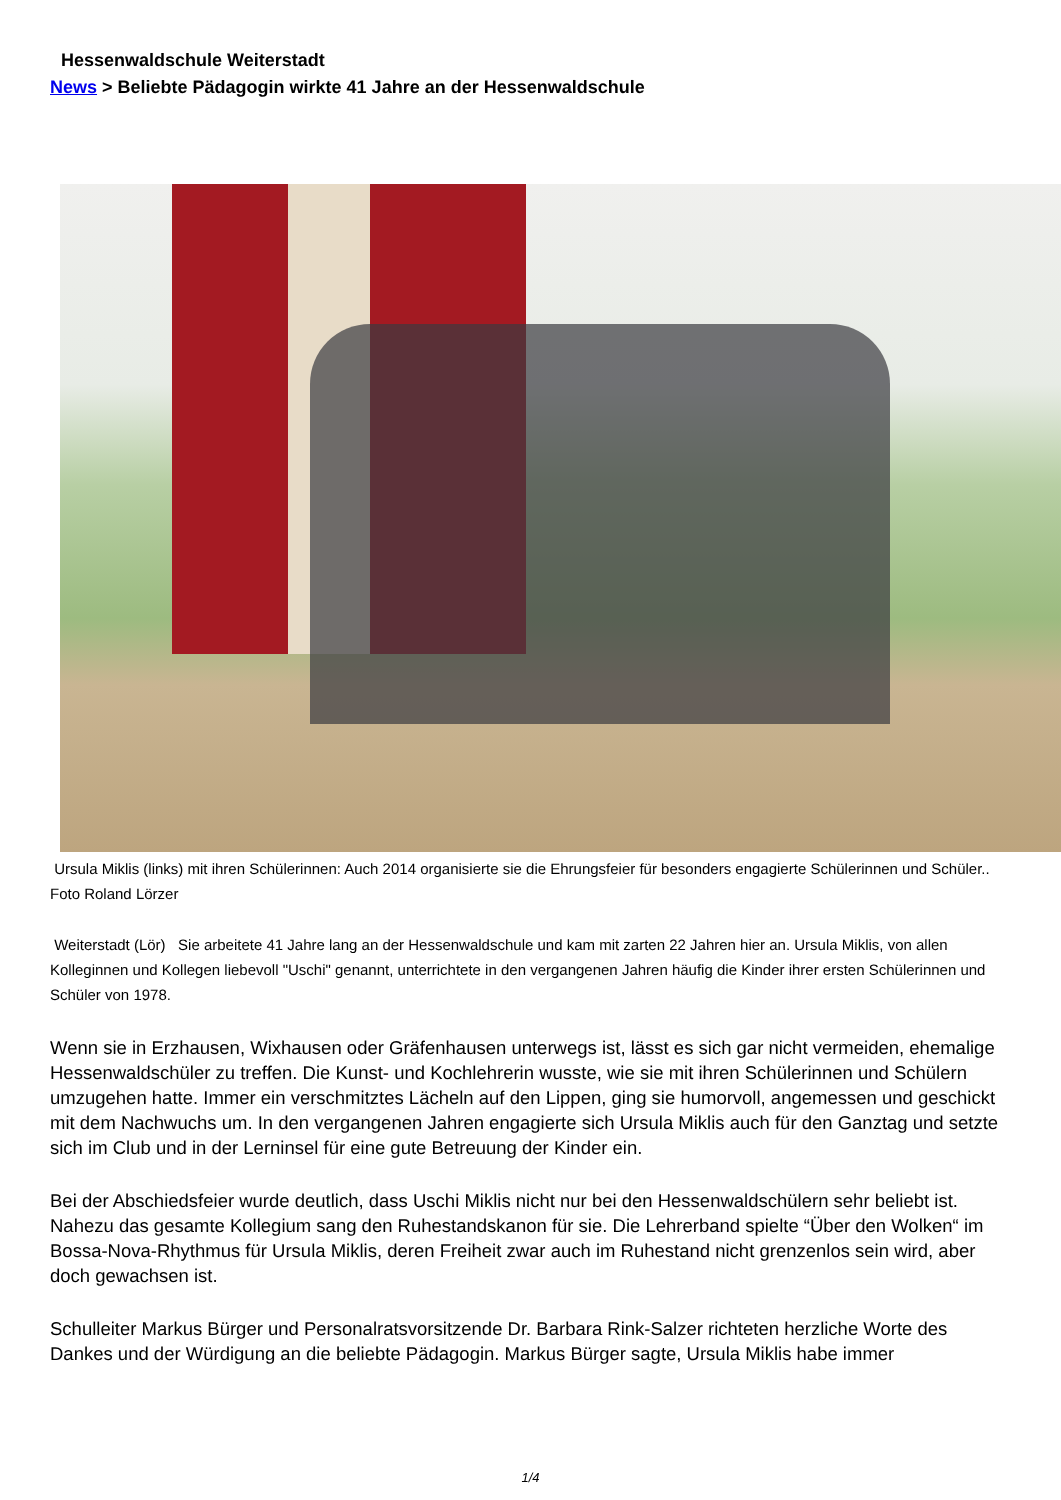Hessenwaldschule Weiterstadt
News > Beliebte Pädagogin wirkte 41 Jahre an der Hessenwaldschule
Ursula Miklis (links) mit ihren Schülerinnen: Auch 2014 organisierte sie die Ehrungsfeier für besonders engagierte Schülerinnen und Schüler.. Foto Roland Lörzer
Weiterstadt (Lör) Sie arbeitete 41 Jahre lang an der Hessenwaldschule und kam mit zarten 22 Jahren hier an. Ursula Miklis, von allen Kolleginnen und Kollegen liebevoll "Uschi" genannt, unterrichtete in den vergangenen Jahren häufig die Kinder ihrer ersten Schülerinnen und Schüler von 1978.
Wenn sie in Erzhausen, Wixhausen oder Gräfenhausen unterwegs ist, lässt es sich gar nicht vermeiden, ehemalige Hessenwaldschüler zu treffen. Die Kunst- und Kochlehrerin wusste, wie sie mit ihren Schülerinnen und Schülern umzugehen hatte. Immer ein verschmitztes Lächeln auf den Lippen, ging sie humorvoll, angemessen und geschickt mit dem Nachwuchs um. In den vergangenen Jahren engagierte sich Ursula Miklis auch für den Ganztag und setzte sich im Club und in der Lerninsel für eine gute Betreuung der Kinder ein.
Bei der Abschiedsfeier wurde deutlich, dass Uschi Miklis nicht nur bei den Hessenwaldschülern sehr beliebt ist. Nahezu das gesamte Kollegium sang den Ruhestandskanon für sie. Die Lehrerband spielte “Über den Wolken“ im Bossa-Nova-Rhythmus für Ursula Miklis, deren Freiheit zwar auch im Ruhestand nicht grenzenlos sein wird, aber doch gewachsen ist.
Schulleiter Markus Bürger und Personalratsvorsitzende Dr. Barbara Rink-Salzer richteten herzliche Worte des Dankes und der Würdigung an die beliebte Pädagogin. Markus Bürger sagte, Ursula Miklis habe immer
1/4